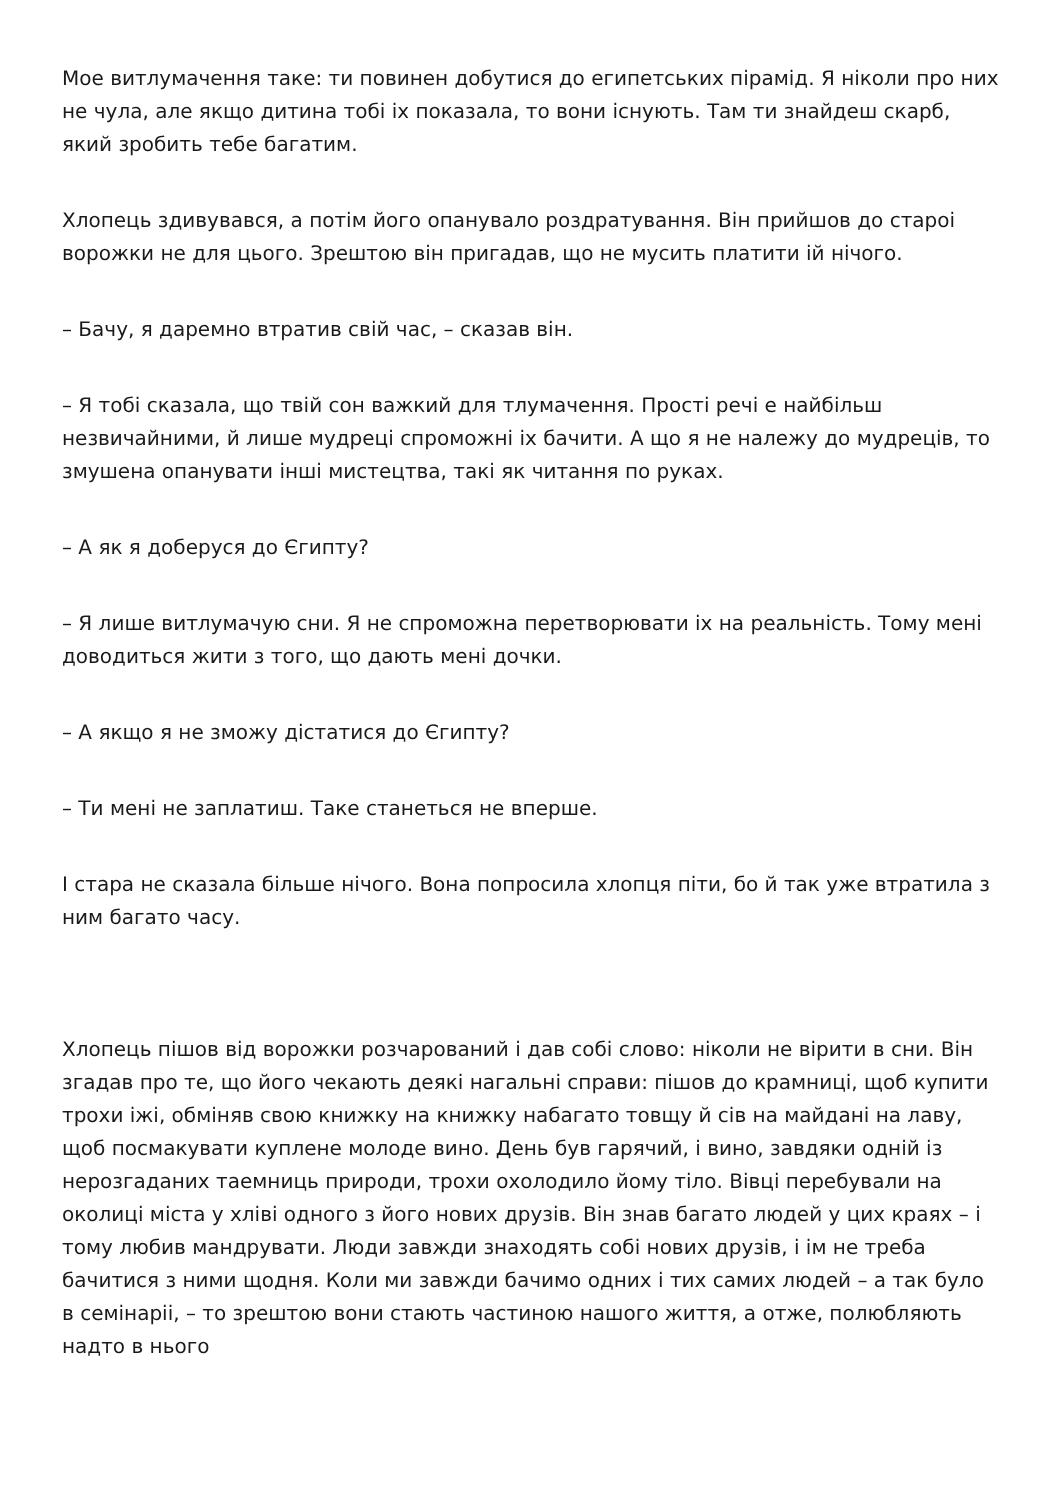Мое витлумачення таке: ти повинен добутися до египетських пірамід. Я ніколи про них не чула, але якщо дитина тобі іх показала, то вони існують. Там ти знайдеш скарб, який зробить тебе багатим.
Хлопець здивувався, а потім його опанувало роздратування. Він прийшов до староі ворожки не для цього. Зрештою він пригадав, що не мусить платити ій нічого.
– Бачу, я даремно втратив свій час, – сказав він.
– Я тобі сказала, що твій сон важкий для тлумачення. Прості речі е найбільш незвичайними, й лише мудреці спроможні іх бачити. А що я не належу до мудреців, то змушена опанувати інші мистецтва, такі як читання по руках.
– А як я доберуся до Єгипту?
– Я лише витлумачую сни. Я не спроможна перетворювати іх на реальність. Тому мені доводиться жити з того, що дають мені дочки.
– А якщо я не зможу дістатися до Єгипту?
– Ти мені не заплатиш. Таке станеться не вперше.
І стара не сказала більше нічого. Вона попросила хлопця піти, бо й так уже втратила з ним багато часу.
Хлопець пішов від ворожки розчарований і дав собі слово: ніколи не вірити в сни. Він згадав про те, що його чекають деякі нагальні справи: пішов до крамниці, щоб купити трохи іжі, обміняв свою книжку на книжку набагато товщу й сів на майдані на лаву, щоб посмакувати куплене молоде вино. День був гарячий, і вино, завдяки одній із нерозгаданих таемниць природи, трохи охолодило йому тіло. Вівці перебували на околиці міста у хліві одного з його нових друзів. Він знав багато людей у цих краях – і тому любив мандрувати. Люди завжди знаходять собі нових друзів, і ім не треба бачитися з ними щодня. Коли ми завжди бачимо одних і тих самих людей – а так було в семінаріі, – то зрештою вони стають частиною нашого життя, а отже, полюбляють надто в нього